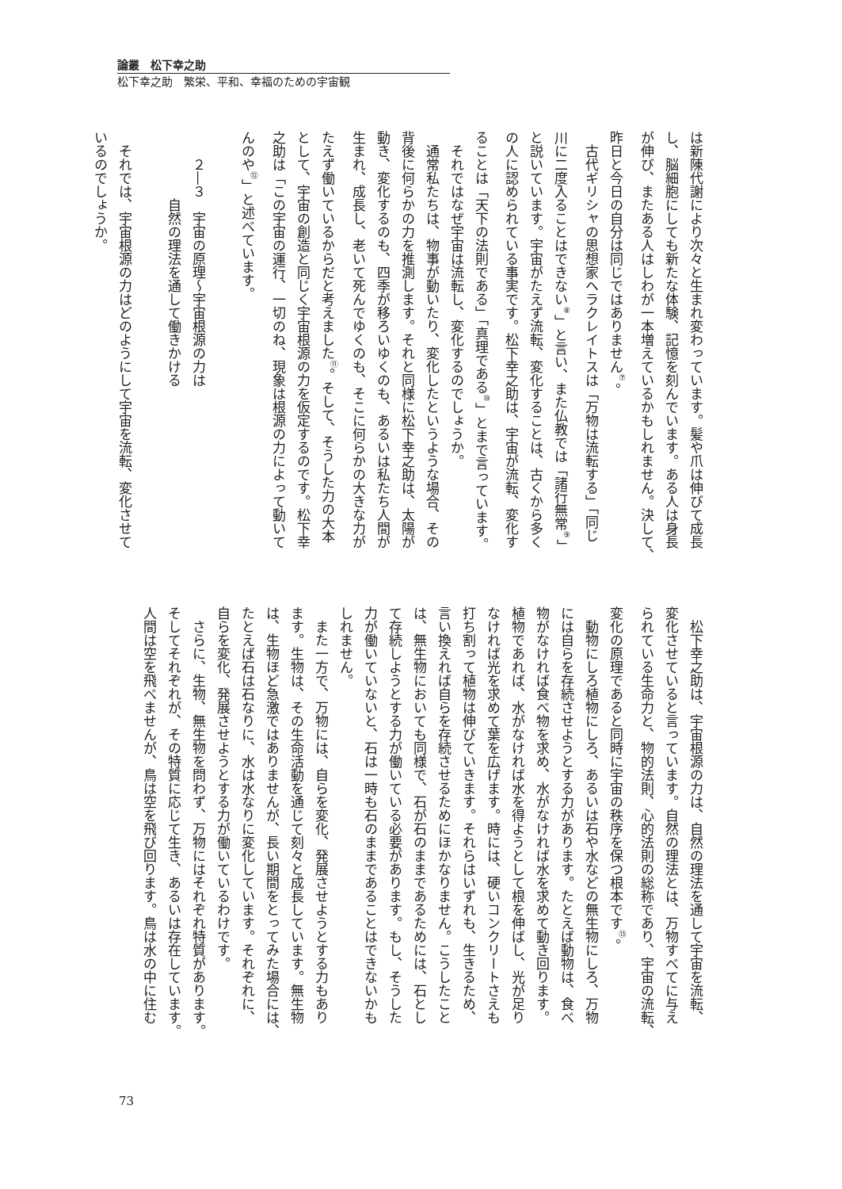論叢　松下幸之助
松下幸之助　繁栄、平和、幸福のための宇宙観
は新陳代謝により次々と生まれ変わっています。髪や爪は伸びて成長
し、脳細胞にしても新たな体験、記憶を刻んでいます。ある人は身長
が伸び、またある人はしわが一本増えているかもしれません。決して、
昨日と今日の自分は同じではありません<sup>⑦</sup>。
　古代ギリシャの思想家ヘラクレイトスは「万物は流転する」「同じ
川に二度入ることはできない<sup>⑧</sup>」と言い、また仏教では「諸行無常<sup>⑨</sup>」
と説いています。宇宙がたえず流転、変化することは、古くから多く
の人に認められている事実です。松下幸之助は、宇宙が流転、変化す
ることは「天下の法則である」「真理である<sup>⑩</sup>」とまで言っています。
　それではなぜ宇宙は流転し、変化するのでしょうか。
　通常私たちは、物事が動いたり、変化したというような場合、その
背後に何らかの力を推測します。それと同様に松下幸之助は、太陽が
動き、変化するのも、四季が移ろいゆくのも、あるいは私たち人間が
生まれ、成長し、老いて死んでゆくのも、そこに何らかの大きな力が
たえず働いているからだと考えました<sup>⑪</sup>。そして、そうした力の大本
として、宇宙の創造と同じく宇宙根源の力を仮定するのです。松下幸
之助は「この宇宙の運行、一切のね、現象は根源の力によって動いて
んのや<sup>⑫</sup>」と述べています。
　　２―３　宇宙の原理～宇宙根源の力は
　　　　　自然の理法を通して働きかける
　それでは、宇宙根源の力はどのようにして宇宙を流転、変化させて
いるのでしょうか。
　松下幸之助は、宇宙根源の力は、自然の理法を通して宇宙を流転、
変化させていると言っています。自然の理法とは、万物すべてに与え
られている生命力と、物的法則、心的法則の総称であり、宇宙の流転、
変化の原理であると同時に宇宙の秩序を保つ根本です<sup>⑬</sup>。
　動物にしろ植物にしろ、あるいは石や水などの無生物にしろ、万物
には自らを存続させようとする力があります。たとえば動物は、食べ
物がなければ食べ物を求め、水がなければ水を求めて動き回ります。
植物であれば、水がなければ水を得ようとして根を伸ばし、光が足り
なければ光を求めて葉を広げます。時には、硬いコンクリートさえも
打ち割って植物は伸びていきます。それらはいずれも、生きるため、
言い換えれば自らを存続させるためにほかなりません。こうしたこと
は、無生物においても同様で、石が石のままであるためには、石とし
て存続しようとする力が働いている必要があります。もし、そうした
力が働いていないと、石は一時も石のままであることはできないかも
しれません。
　また一方で、万物には、自らを変化、発展させようとする力もあり
ます。生物は、その生命活動を通じて刻々と成長しています。無生物
は、生物ほど急激ではありませんが、長い期間をとってみた場合には、
たとえば石は石なりに、水は水なりに変化しています。それぞれに、
自らを変化、発展させようとする力が働いているわけです。
　さらに、生物、無生物を問わず、万物にはそれぞれ特質があります。
そしてそれぞれが、その特質に応じて生き、あるいは存在しています。
人間は空を飛べませんが、鳥は空を飛び回ります。鳥は水の中に住む
73